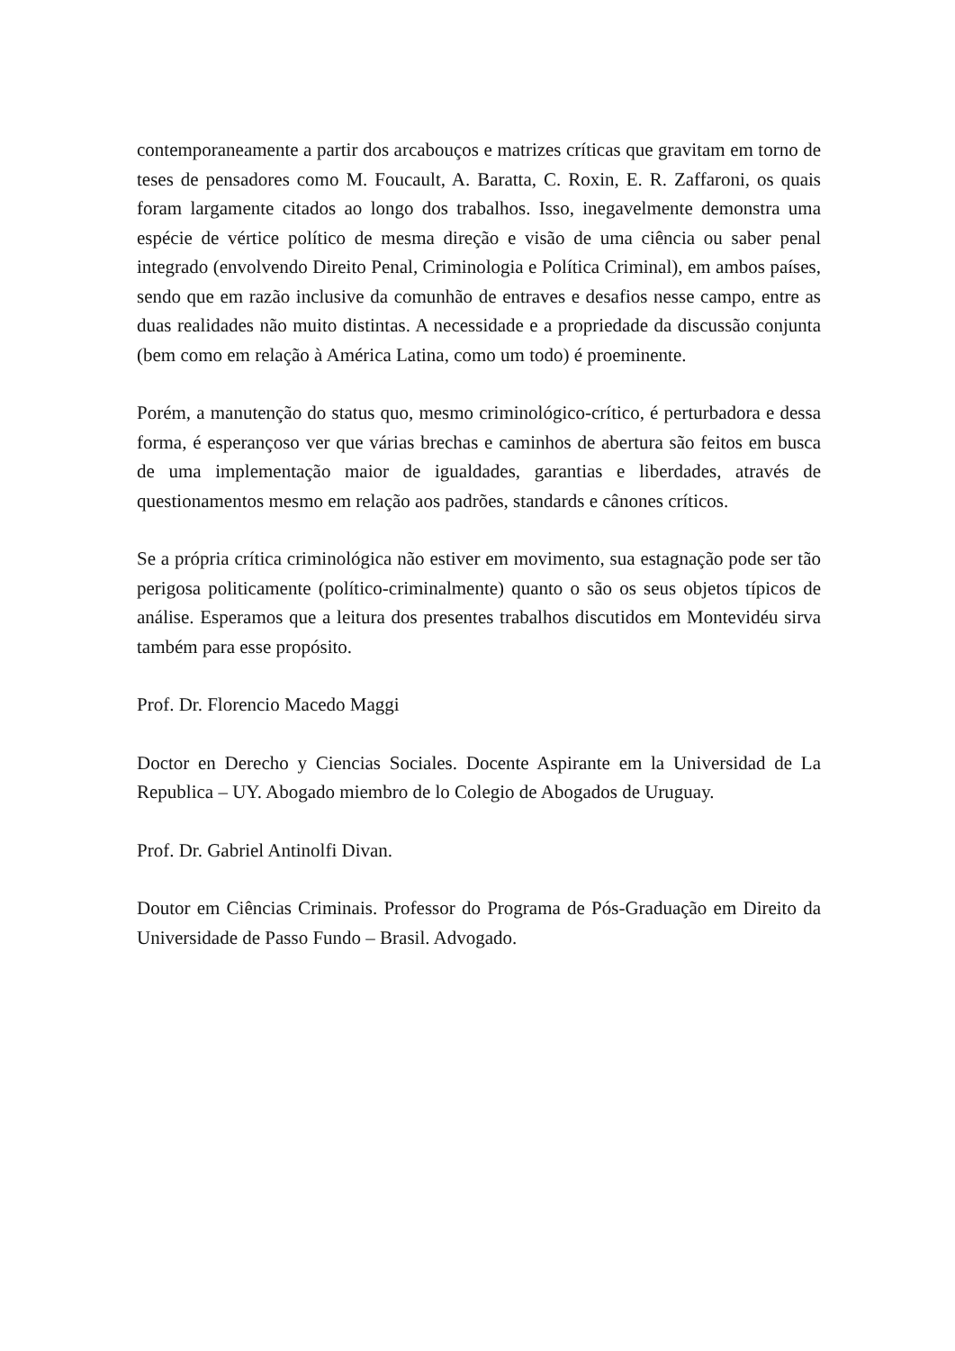contemporaneamente a partir dos arcabouços e matrizes críticas que gravitam em torno de teses de pensadores como M. Foucault, A. Baratta, C. Roxin, E. R. Zaffaroni, os quais foram largamente citados ao longo dos trabalhos. Isso, inegavelmente demonstra uma espécie de vértice político de mesma direção e visão de uma ciência ou saber penal integrado (envolvendo Direito Penal, Criminologia e Política Criminal), em ambos países, sendo que em razão inclusive da comunhão de entraves e desafios nesse campo, entre as duas realidades não muito distintas. A necessidade e a propriedade da discussão conjunta (bem como em relação à América Latina, como um todo) é proeminente.
Porém, a manutenção do status quo, mesmo criminológico-crítico, é perturbadora e dessa forma, é esperançoso ver que várias brechas e caminhos de abertura são feitos em busca de uma implementação maior de igualdades, garantias e liberdades, através de questionamentos mesmo em relação aos padrões, standards e cânones críticos.
Se a própria crítica criminológica não estiver em movimento, sua estagnação pode ser tão perigosa politicamente (político-criminalmente) quanto o são os seus objetos típicos de análise. Esperamos que a leitura dos presentes trabalhos discutidos em Montevidéu sirva também para esse propósito.
Prof. Dr. Florencio Macedo Maggi
Doctor en Derecho y Ciencias Sociales. Docente Aspirante em la Universidad de La Republica – UY. Abogado miembro de lo Colegio de Abogados de Uruguay.
Prof. Dr. Gabriel Antinolfi Divan.
Doutor em Ciências Criminais. Professor do Programa de Pós-Graduação em Direito da Universidade de Passo Fundo – Brasil. Advogado.